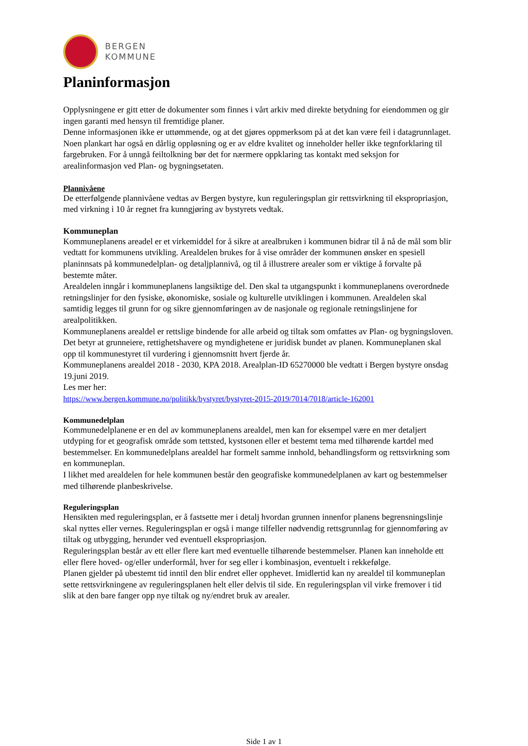BERGEN
KOMMUNE
Planinformasjon
Opplysningene er gitt etter de dokumenter som finnes i vårt arkiv med direkte betydning for eiendommen og gir ingen garanti med hensyn til fremtidige planer.
Denne informasjonen ikke er uttømmende, og at det gjøres oppmerksom på at det kan være feil i datagrunnlaget.
Noen plankart har også en dårlig oppløsning og er av eldre kvalitet og inneholder heller ikke tegnforklaring til fargebruken. For å unngå feiltolkning bør det for nærmere oppklaring tas kontakt med seksjon for arealinformasjon ved Plan- og bygningsetaten.
Plannivåene
De etterfølgende plannivåene vedtas av Bergen bystyre, kun reguleringsplan gir rettsvirkning til ekspropriasjon, med virkning i 10 år regnet fra kunngjøring av bystyrets vedtak.
Kommuneplan
Kommuneplanens areadel er et virkemiddel for å sikre at arealbruken i kommunen bidrar til å nå de mål som blir vedtatt for kommunens utvikling. Arealdelen brukes for å vise områder der kommunen ønsker en spesiell planinnsats på kommunedelplan- og detaljplannivå, og til å illustrere arealer som er viktige å forvalte på bestemte måter.
Arealdelen inngår i kommuneplanens langsiktige del. Den skal ta utgangspunkt i kommuneplanens overordnede retningslinjer for den fysiske, økonomiske, sosiale og kulturelle utviklingen i kommunen. Arealdelen skal samtidig legges til grunn for og sikre gjennomføringen av de nasjonale og regionale retningslinjene for arealpolitikken.
Kommuneplanens arealdel er rettslige bindende for alle arbeid og tiltak som omfattes av Plan- og bygningsloven. Det betyr at grunneiere, rettighetshavere og myndighetene er juridisk bundet av planen. Kommuneplanen skal opp til kommunestyret til vurdering i gjennomsnitt hvert fjerde år.
Kommuneplanens arealdel 2018 - 2030, KPA 2018. Arealplan-ID 65270000 ble vedtatt i Bergen bystyre onsdag 19.juni 2019.
Les mer her:
https://www.bergen.kommune.no/politikk/bystyret/bystyret-2015-2019/7014/7018/article-162001
Kommunedelplan
Kommunedelplanene er en del av kommuneplanens arealdel, men kan for eksempel være en mer detaljert utdyping for et geografisk område som tettsted, kystsonen eller et bestemt tema med tilhørende kartdel med bestemmelser. En kommunedelplans arealdel har formelt samme innhold, behandlingsform og rettsvirkning som en kommuneplan.
I likhet med arealdelen for hele kommunen består den geografiske kommunedelplanen av kart og bestemmelser med tilhørende planbeskrivelse.
Reguleringsplan
Hensikten med reguleringsplan, er å fastsette mer i detalj hvordan grunnen innenfor planens begrensningslinje skal nyttes eller vernes. Reguleringsplan er også i mange tilfeller nødvendig rettsgrunnlag for gjennomføring av tiltak og utbygging, herunder ved eventuell ekspropriasjon.
Reguleringsplan består av ett eller flere kart med eventuelle tilhørende bestemmelser. Planen kan inneholde ett eller flere hoved- og/eller underformål, hver for seg eller i kombinasjon, eventuelt i rekkefølge.
Planen gjelder på ubestemt tid inntil den blir endret eller opphevet. Imidlertid kan ny arealdel til kommuneplan sette rettsvirkningene av reguleringsplanen helt eller delvis til side. En reguleringsplan vil virke fremover i tid slik at den bare fanger opp nye tiltak og ny/endret bruk av arealer.
Side 1 av 1